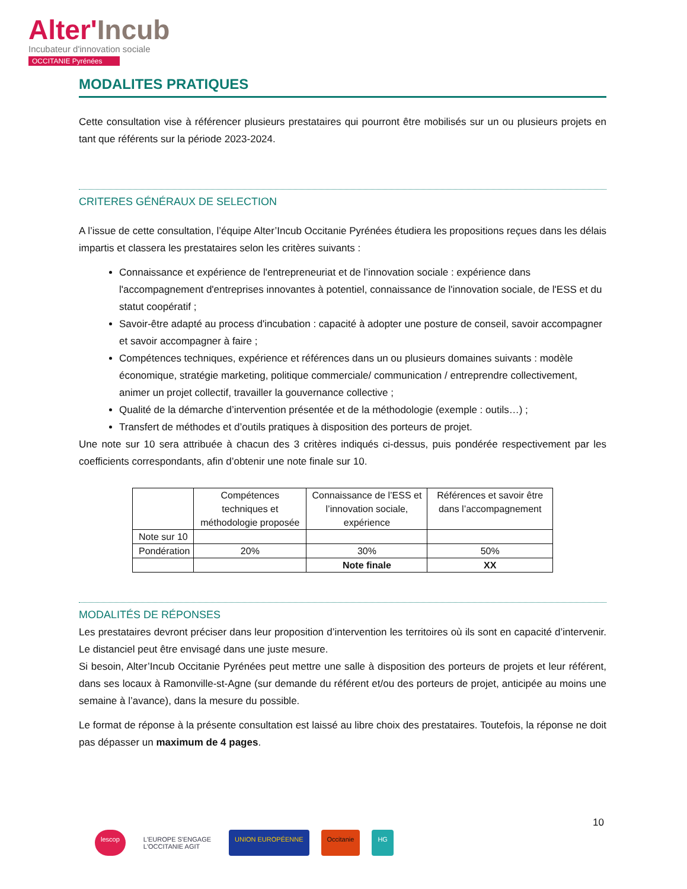Alter'Incub
Incubateur d'innovation sociale
OCCITANIE Pyrénées
MODALITES PRATIQUES
Cette consultation vise à référencer plusieurs prestataires qui pourront être mobilisés sur un ou plusieurs projets en tant que référents sur la période 2023-2024.
CRITERES GÉNÉRAUX DE SELECTION
A l’issue de cette consultation, l’équipe Alter’Incub Occitanie Pyrénées étudiera les propositions reçues dans les délais impartis et classera les prestataires selon les critères suivants :
Connaissance et expérience de l'entrepreneuriat et de l’innovation sociale : expérience dans l'accompagnement d'entreprises innovantes à potentiel, connaissance de l'innovation sociale, de l'ESS et du statut coopératif ;
Savoir-être adapté au process d'incubation : capacité à adopter une posture de conseil, savoir accompagner et savoir accompagner à faire ;
Compétences techniques, expérience et références dans un ou plusieurs domaines suivants : modèle économique, stratégie marketing, politique commerciale/ communication / entreprendre collectivement, animer un projet collectif, travailler la gouvernance collective ;
Qualité de la démarche d’intervention présentée et de la méthodologie (exemple : outils…) ;
Transfert de méthodes et d’outils pratiques à disposition des porteurs de projet.
Une note sur 10 sera attribuée à chacun des 3 critères indiqués ci-dessus, puis pondérée respectivement par les coefficients correspondants, afin d’obtenir une note finale sur 10.
| | Compétences techniques et méthodologie proposée | Connaissance de l’ESS et l’innovation sociale, expérience | Références et savoir être dans l’accompagnement |
| Note sur 10 | | | |
| Pondération | 20% | 30% | 50% |
| | | Note finale | XX |
MODALITÉS DE RÉPONSES
Les prestataires devront préciser dans leur proposition d’intervention les territoires où ils sont en capacité d’intervenir. Le distanciel peut être envisagé dans une juste mesure.
Si besoin, Alter’Incub Occitanie Pyrénées peut mettre une salle à disposition des porteurs de projets et leur référent, dans ses locaux à Ramonville-st-Agne (sur demande du référent et/ou des porteurs de projet, anticipée au moins une semaine à l’avance), dans la mesure du possible.
Le format de réponse à la présente consultation est laissé au libre choix des prestataires. Toutefois, la réponse ne doit pas dépasser un maximum de 4 pages.
10
lescop L'EUROPE S'ENGAGE
L'OCCITANIE AGIT
UNION EUROPÉENNE Occitanie HG